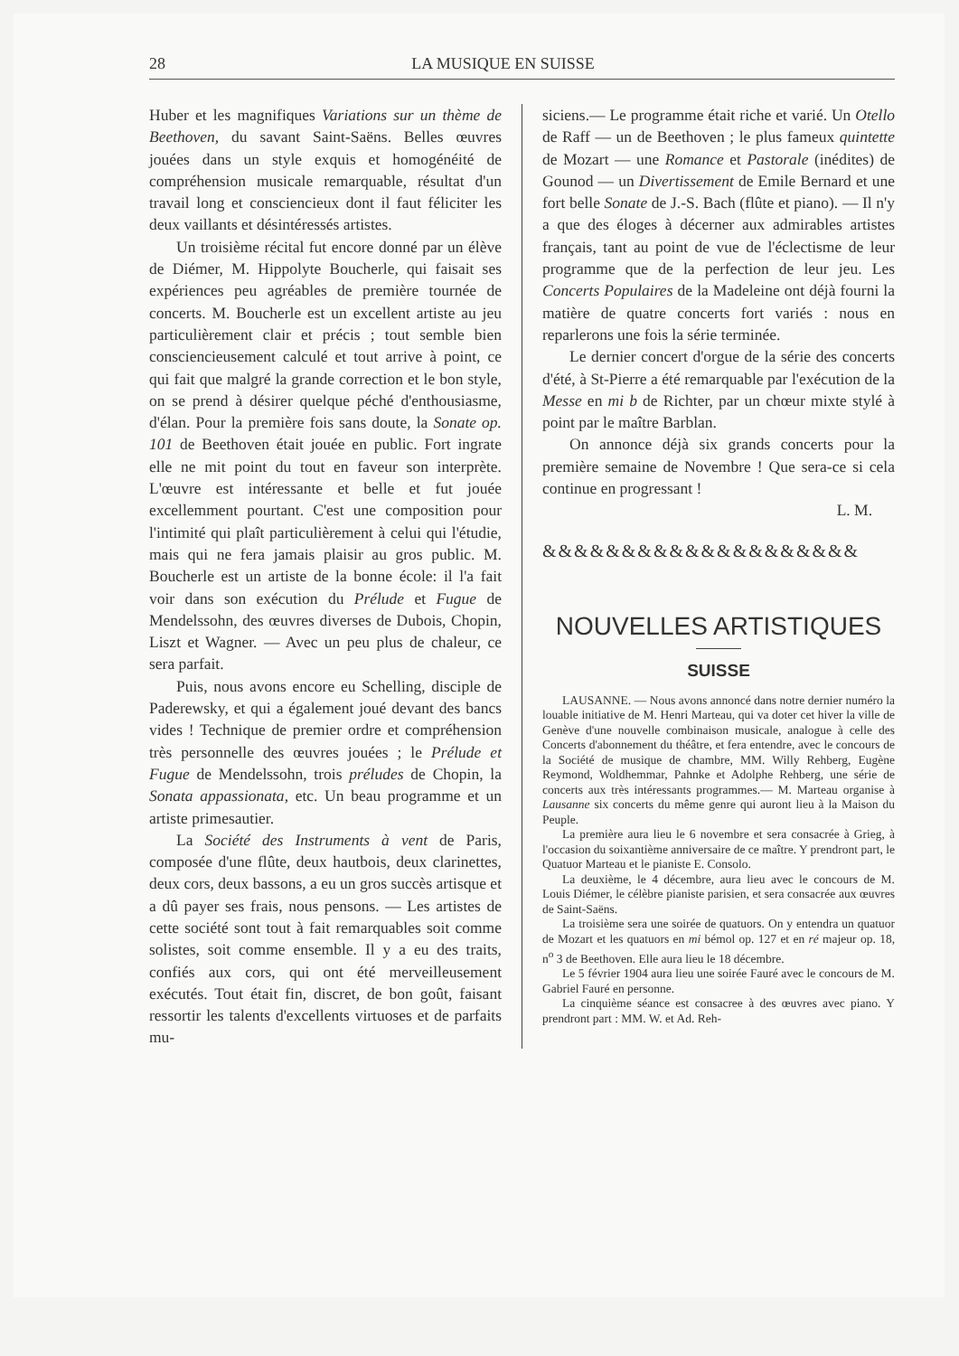28 LA MUSIQUE EN SUISSE
Huber et les magnifiques Variations sur un thème de Beethoven, du savant Saint-Saëns. Belles œuvres jouées dans un style exquis et homogénéité de compréhension musicale remarquable, résultat d'un travail long et consciencieux dont il faut féliciter les deux vaillants et désintéressés artistes.
Un troisième récital fut encore donné par un élève de Diémer, M. Hippolyte Boucherle, qui faisait ses expériences peu agréables de première tournée de concerts. M. Boucherle est un excellent artiste au jeu particulièrement clair et précis ; tout semble bien consciencieusement calculé et tout arrive à point, ce qui fait que malgré la grande correction et le bon style, on se prend à désirer quelque péché d'enthousiasme, d'élan. Pour la première fois sans doute, la Sonate op. 101 de Beethoven était jouée en public. Fort ingrate elle ne mit point du tout en faveur son interprète. L'œuvre est intéressante et belle et fut jouée excellemment pourtant. C'est une composition pour l'intimité qui plaît particulièrement à celui qui l'étudie, mais qui ne fera jamais plaisir au gros public. M. Boucherle est un artiste de la bonne école: il l'a fait voir dans son exécution du Prélude et Fugue de Mendelssohn, des œuvres diverses de Dubois, Chopin, Liszt et Wagner. — Avec un peu plus de chaleur, ce sera parfait.
Puis, nous avons encore eu Schelling, disciple de Paderewsky, et qui a également joué devant des bancs vides ! Technique de premier ordre et compréhension très personnelle des œuvres jouées ; le Prélude et Fugue de Mendelssohn, trois préludes de Chopin, la Sonata appassionata, etc. Un beau programme et un artiste primesautier.
La Société des Instruments à vent de Paris, composée d'une flûte, deux hautbois, deux clarinettes, deux cors, deux bassons, a eu un gros succès artisque et a dû payer ses frais, nous pensons. — Les artistes de cette société sont tout à fait remarquables soit comme solistes, soit comme ensemble. Il y a eu des traits, confiés aux cors, qui ont été merveilleusement exécutés. Tout était fin, discret, de bon goût, faisant ressortir les talents d'excellents virtuoses et de parfaits mu-
siciens.— Le programme était riche et varié. Un Otello de Raff — un de Beethoven ; le plus fameux quintette de Mozart — une Romance et Pastorale (inédites) de Gounod — un Divertissement de Emile Bernard et une fort belle Sonate de J.-S. Bach (flûte et piano). — Il n'y a que des éloges à décerner aux admirables artistes français, tant au point de vue de l'éclectisme de leur programme que de la perfection de leur jeu. Les Concerts Populaires de la Madeleine ont déjà fourni la matière de quatre concerts fort variés : nous en reparlerons une fois la série terminée.
Le dernier concert d'orgue de la série des concerts d'été, à St-Pierre a été remarquable par l'exécution de la Messe en mi b de Richter, par un chœur mixte stylé à point par le maître Barblan.
On annonce déjà six grands concerts pour la première semaine de Novembre ! Que sera-ce si cela continue en progressant !
L. M.
&&&&&&&&&&&&&&&&&&&&
NOUVELLES ARTISTIQUES
SUISSE
LAUSANNE. — Nous avons annoncé dans notre dernier numéro la louable initiative de M. Henri Marteau, qui va doter cet hiver la ville de Genève d'une nouvelle combinaison musicale, analogue à celle des Concerts d'abonnement du théâtre, et fera entendre, avec le concours de la Société de musique de chambre, MM. Willy Rehberg, Eugène Reymond, Woldhemmar, Pahnke et Adolphe Rehberg, une série de concerts aux très intéressants programmes.— M. Marteau organise à Lausanne six concerts du même genre qui auront lieu à la Maison du Peuple.
La première aura lieu le 6 novembre et sera consacrée à Grieg, à l'occasion du soixantième anniversaire de ce maître. Y prendront part, le Quatuor Marteau et le pianiste E. Consolo.
La deuxième, le 4 décembre, aura lieu avec le concours de M. Louis Diémer, le célèbre pianiste parisien, et sera consacrée aux œuvres de Saint-Saëns.
La troisième sera une soirée de quatuors. On y entendra un quatuor de Mozart et les quatuors en mi bémol op. 127 et en ré majeur op. 18, n<sup>o</sup> 3 de Beethoven. Elle aura lieu le 18 décembre.
Le 5 février 1904 aura lieu une soirée Fauré avec le concours de M. Gabriel Fauré en personne.
La cinquième séance est consacree à des œuvres avec piano. Y prendront part : MM. W. et Ad. Reh-